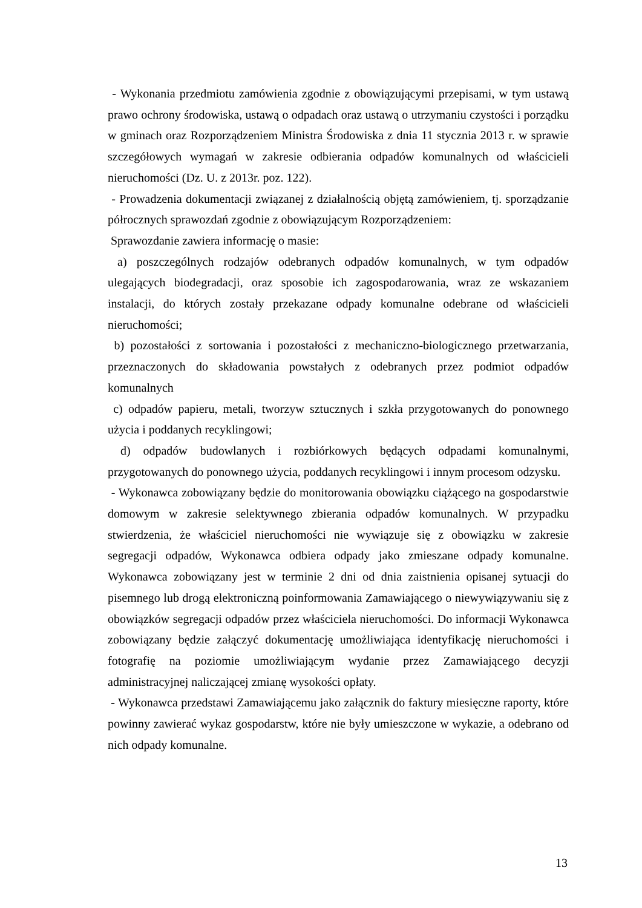- Wykonania przedmiotu zamówienia zgodnie z obowiązującymi przepisami, w tym ustawą prawo ochrony środowiska, ustawą o odpadach oraz ustawą o utrzymaniu czystości i porządku w gminach oraz Rozporządzeniem Ministra Środowiska z dnia 11 stycznia 2013 r. w sprawie szczegółowych wymagań w zakresie odbierania odpadów komunalnych od właścicieli nieruchomości (Dz. U. z 2013r. poz. 122).
- Prowadzenia dokumentacji związanej z działalnością objętą zamówieniem, tj. sporządzanie półrocznych sprawozdań zgodnie z obowiązującym Rozporządzeniem:
Sprawozdanie zawiera informację o masie:
a) poszczególnych rodzajów odebranych odpadów komunalnych, w tym odpadów ulegających biodegradacji, oraz sposobie ich zagospodarowania, wraz ze wskazaniem instalacji, do których zostały przekazane odpady komunalne odebrane od właścicieli nieruchomości;
b) pozostałości z sortowania i pozostałości z mechaniczno-biologicznego przetwarzania, przeznaczonych do składowania powstałych z odebranych przez podmiot odpadów komunalnych
c) odpadów papieru, metali, tworzyw sztucznych i szkła przygotowanych do ponownego użycia i poddanych recyklingowi;
d) odpadów budowlanych i rozbiórkowych będących odpadami komunalnymi, przygotowanych do ponownego użycia, poddanych recyklingowi i innym procesom odzysku.
- Wykonawca zobowiązany będzie do monitorowania obowiązku ciążącego na gospodarstwie domowym w zakresie selektywnego zbierania odpadów komunalnych. W przypadku stwierdzenia, że właściciel nieruchomości nie wywiązuje się z obowiązku w zakresie segregacji odpadów, Wykonawca odbiera odpady jako zmieszane odpady komunalne. Wykonawca zobowiązany jest w terminie 2 dni od dnia zaistnienia opisanej sytuacji do pisemnego lub drogą elektroniczną poinformowania Zamawiającego o niewywiązywaniu się z obowiązków segregacji odpadów przez właściciela nieruchomości. Do informacji Wykonawca zobowiązany będzie załączyć dokumentację umożliwiająca identyfikację nieruchomości i fotografię na poziomie umożliwiającym wydanie przez Zamawiającego decyzji administracyjnej naliczającej zmianę wysokości opłaty.
- Wykonawca przedstawi Zamawiającemu jako załącznik do faktury miesięczne raporty, które powinny zawierać wykaz gospodarstw, które nie były umieszczone w wykazie, a odebrano od nich odpady komunalne.
13